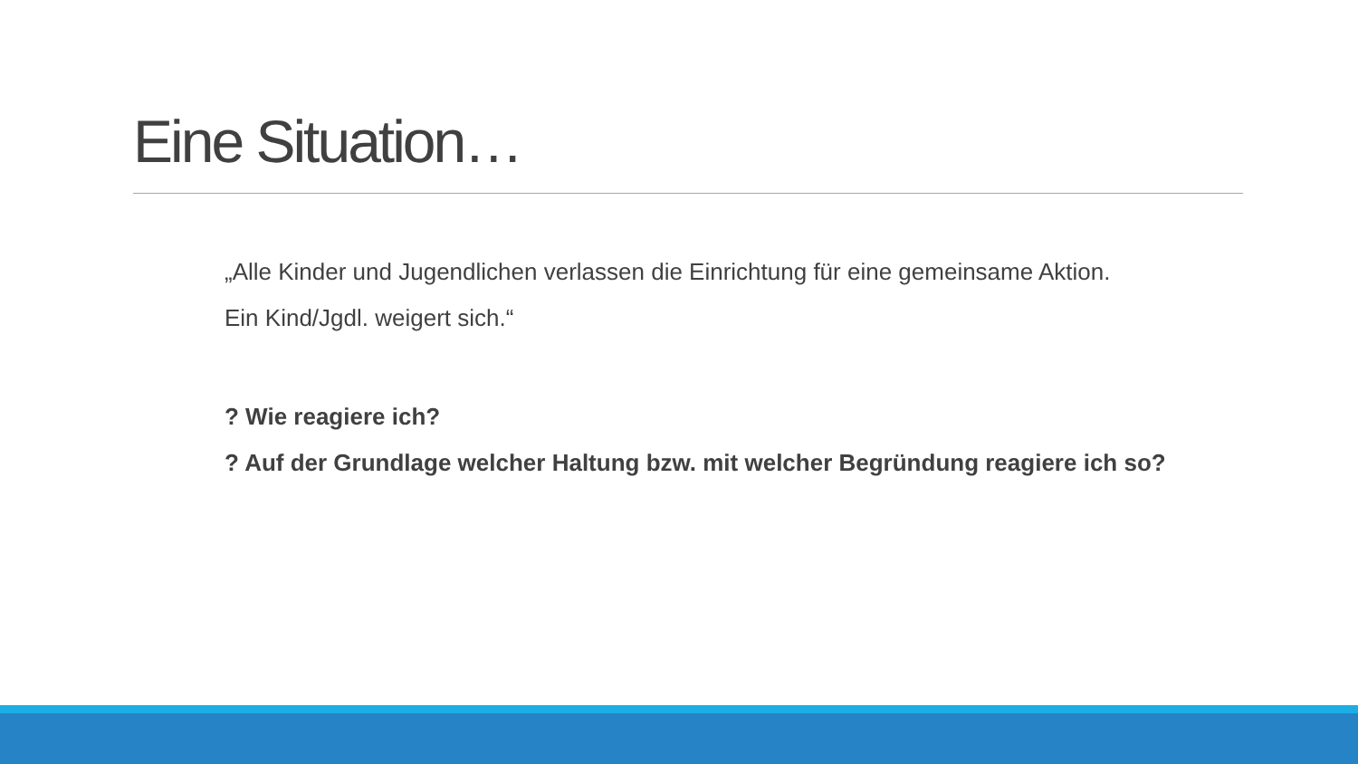Eine Situation…
„Alle Kinder und Jugendlichen verlassen die Einrichtung für eine gemeinsame Aktion.
Ein Kind/Jgdl. weigert sich.“
? Wie reagiere ich?
? Auf der Grundlage welcher Haltung bzw. mit welcher Begründung reagiere ich so?